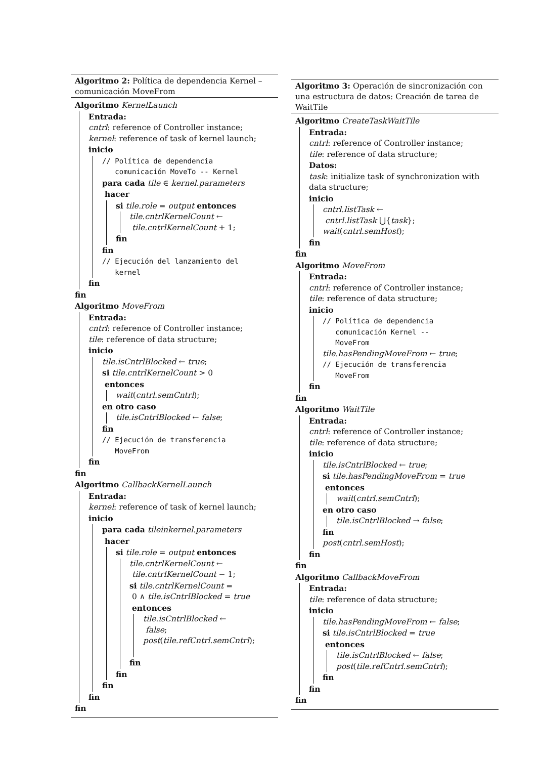Algoritmo 2: Política de dependencia Kernel – comunicación MoveFrom
Algoritmo KernelLaunch
Entrada:
cntrl: reference of Controller instance;
kernel: reference of task of kernel launch;
inicio
// Política de dependencia
comunicación MoveTo -- Kernel
para cada tile ∈ kernel.parameters
hacer
si tile.role = output entonces
tile.cntrlKernelCount ←
tile.cntrlKernelCount + 1;
fin
fin
// Ejecución del lanzamiento del
kernel
fin
fin
Algoritmo MoveFrom
Entrada:
cntrl: reference of Controller instance;
tile: reference of data structure;
inicio
tile.isCntrlBlocked ← true;
si tile.cntrlKernelCount > 0
entonces
wait(cntrl.semCntrl);
en otro caso
tile.isCntrlBlocked ← false;
fin
// Ejecución de transferencia
MoveFrom
fin
fin
Algoritmo CallbackKernelLaunch
Entrada:
kernel: reference of task of kernel launch;
inicio
para cada tileinkernel.parameters
hacer
si tile.role = output entonces
tile.cntrlKernelCount ←
tile.cntrlKernelCount − 1;
si tile.cntrlKernelCount =
0 ∧ tile.isCntrlBlocked = true
entonces
tile.isCntrlBlocked ←
false;
post(tile.refCntrl.semCntrl);
fin
fin
fin
fin
fin
Algoritmo 3: Operación de sincronización con una estructura de datos: Creación de tarea de WaitTile
Algoritmo CreateTaskWaitTile
Entrada:
cntrl: reference of Controller instance;
tile: reference of data structure;
Datos:
task: initialize task of synchronization with data structure;
inicio
cntrl.listTask ←
cntrl.listTask ⋃{task};
wait(cntrl.semHost);
fin
fin
Algoritmo MoveFrom
Entrada:
cntrl: reference of Controller instance;
tile: reference of data structure;
inicio
// Política de dependencia
comunicación Kernel --
MoveFrom
tile.hasPendingMoveFrom ← true;
// Ejecución de transferencia
MoveFrom
fin
fin
Algoritmo WaitTile
Entrada:
cntrl: reference of Controller instance;
tile: reference of data structure;
inicio
tile.isCntrlBlocked ← true;
si tile.hasPendingMoveFrom = true
entonces
wait(cntrl.semCntrl);
en otro caso
tile.isCntrlBlocked → false;
fin
post(cntrl.semHost);
fin
fin
Algoritmo CallbackMoveFrom
Entrada:
tile: reference of data structure;
inicio
tile.hasPendingMoveFrom ← false;
si tile.isCntrlBlocked = true
entonces
tile.isCntrlBlocked ← false;
post(tile.refCntrl.semCntrl);
fin
fin
fin